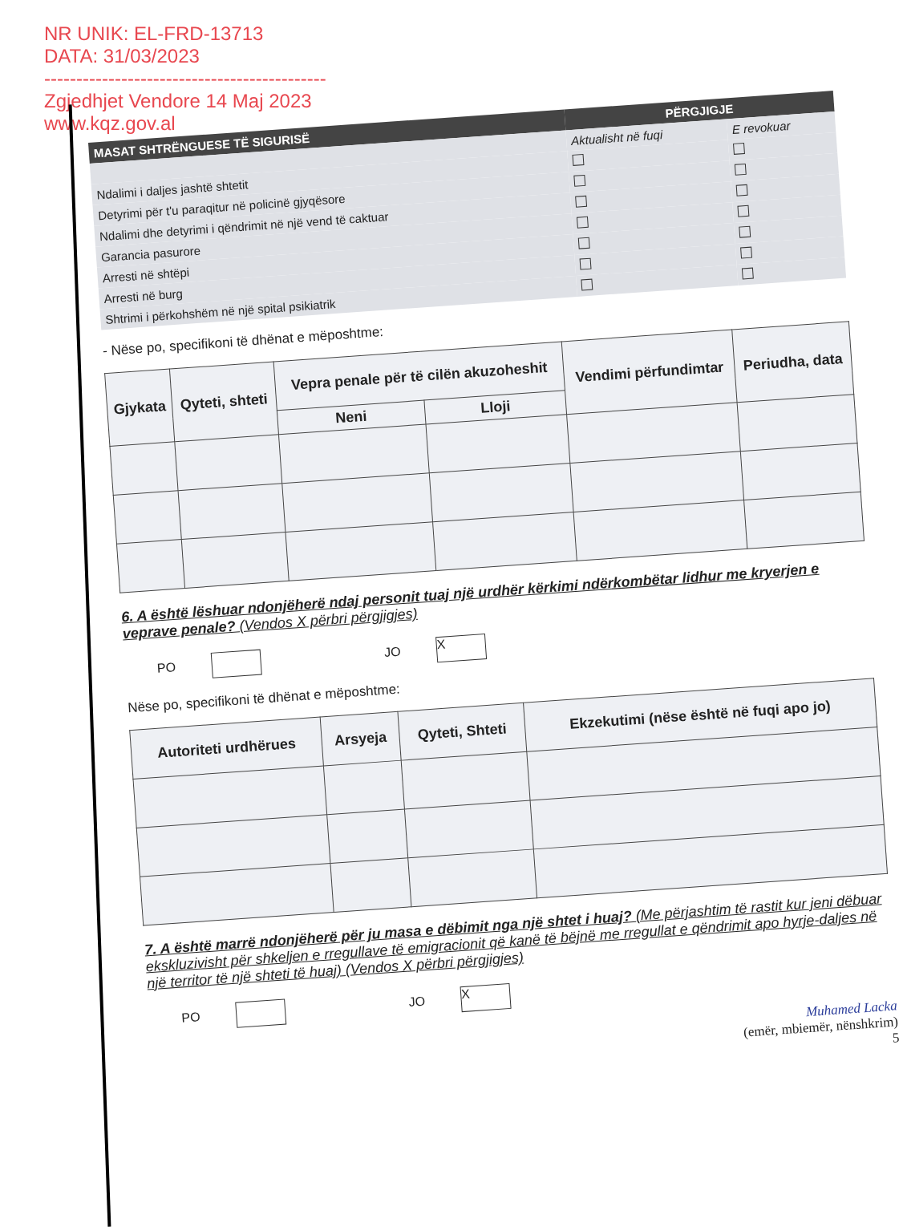NR UNIK: EL-FRD-13713
DATA: 31/03/2023
--------------------------------------------
Zgjedhjet Vendore 14 Maj 2023
www.kqz.gov.al
| MASAT SHTRËNGUESE TË SIGURISË | PËRGJIGJE | |
| --- | --- | --- |
| | Aktualisht në fuqi | E revokuar |
| Ndalimi i daljes jashtë shtetit | | |
| Detyrimi për t'u paraqitur në policinë gjyqësore | | |
| Ndalimi dhe detyrimi i qëndrimit në një vend të caktuar | | |
| Garancia pasurore | | |
| Arresti në shtëpi | | |
| Arresti në burg | | |
| Shtrimi i përkohshëm në një spital psikiatrik | | |
- Nëse po, specifikoni të dhënat e mëposhtme:
| Gjykata | Qyteti, shteti | Vepra penale për të cilën akuzoheshit | | Vendimi përfundimtar | Periudha, data |
| --- | --- | --- | --- | --- | --- |
| | | Neni | Lloji | | |
6. A është lëshuar ndonjëherë ndaj personit tuaj një urdhër kërkimi ndërkombëtar lidhur me kryerjen e veprave penale? (Vendos X përbri përgjigjes)
PO JO X
Nëse po, specifikoni të dhënat e mëposhtme:
| Autoriteti urdhërues | Arsyeja | Qyteti, Shteti | Ekzekutimi (nëse është në fuqi apo jo) |
| --- | --- | --- | --- |
7. A është marrë ndonjëherë për ju masa e dëbimit nga një shtet i huaj? (Me përjashtim të rastit kur jeni dëbuar ekskluzivisht për shkeljen e rregullave të emigracionit që kanë të bëjnë me rregullat e qëndrimit apo hyrje-daljes në një territor të një shteti të huaj) (Vendos X përbri përgjigjes)
PO JO X
Muhamed Lacka
(emër, mbiemër, nënshkrim)
5